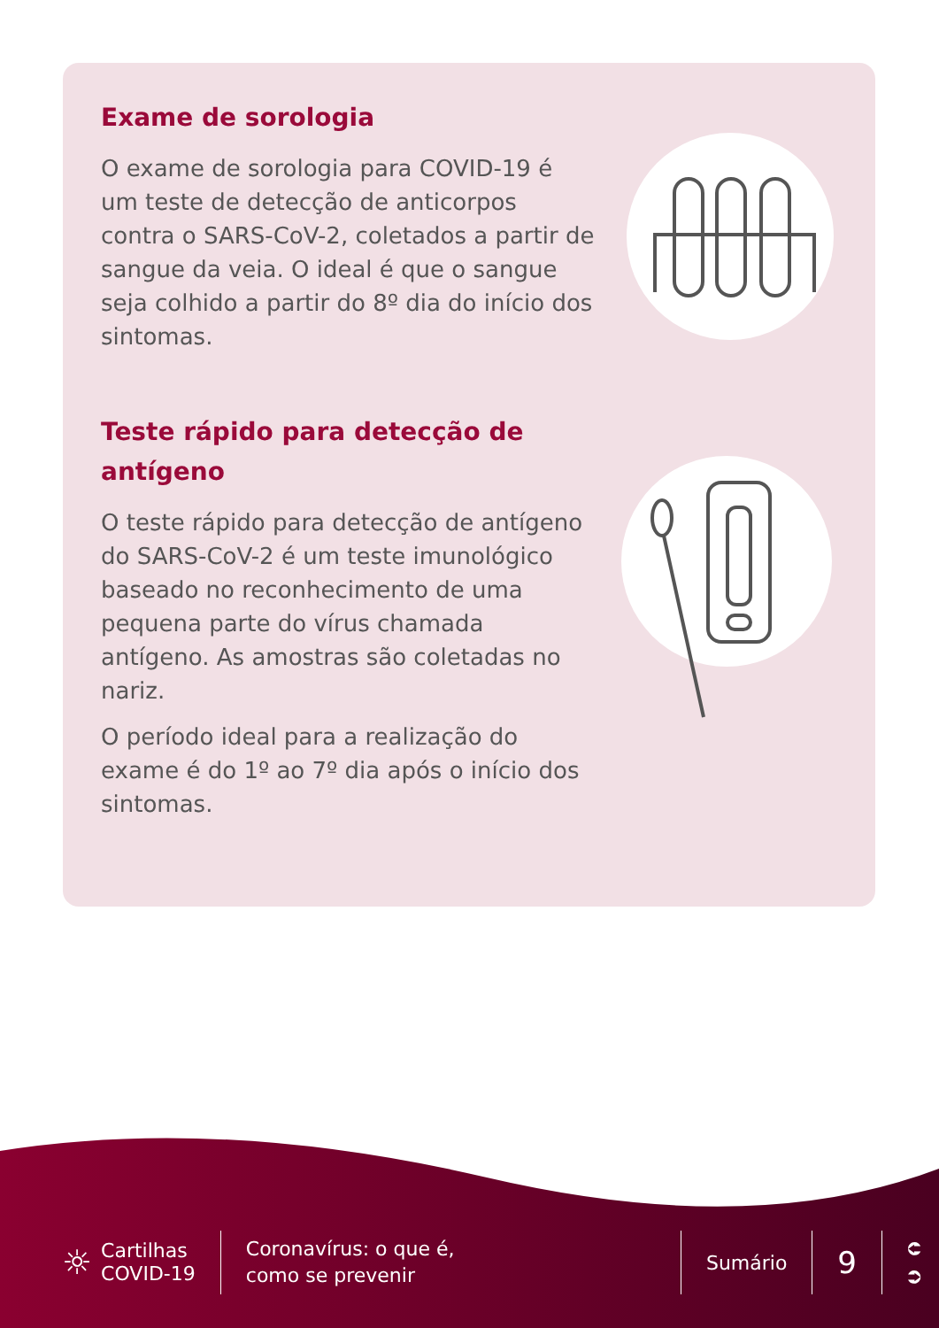Exame de sorologia
O exame de sorologia para COVID-19 é um teste de detecção de anticorpos contra o SARS-CoV-2, coletados a partir de sangue da veia. O ideal é que o sangue seja colhido a partir do 8º dia do início dos sintomas.
Teste rápido para detecção de antígeno
O teste rápido para detecção de antígeno do SARS-CoV-2 é um teste imunológico baseado no reconhecimento de uma pequena parte do vírus chamada antígeno. As amostras são coletadas no nariz.
O período ideal para a realização do exame é do 1º ao 7º dia após o início dos sintomas.
☼
Cartilhas
COVID-19
Coronavírus: o que é,
como se prevenir
Sumário
9
⮈
⮊